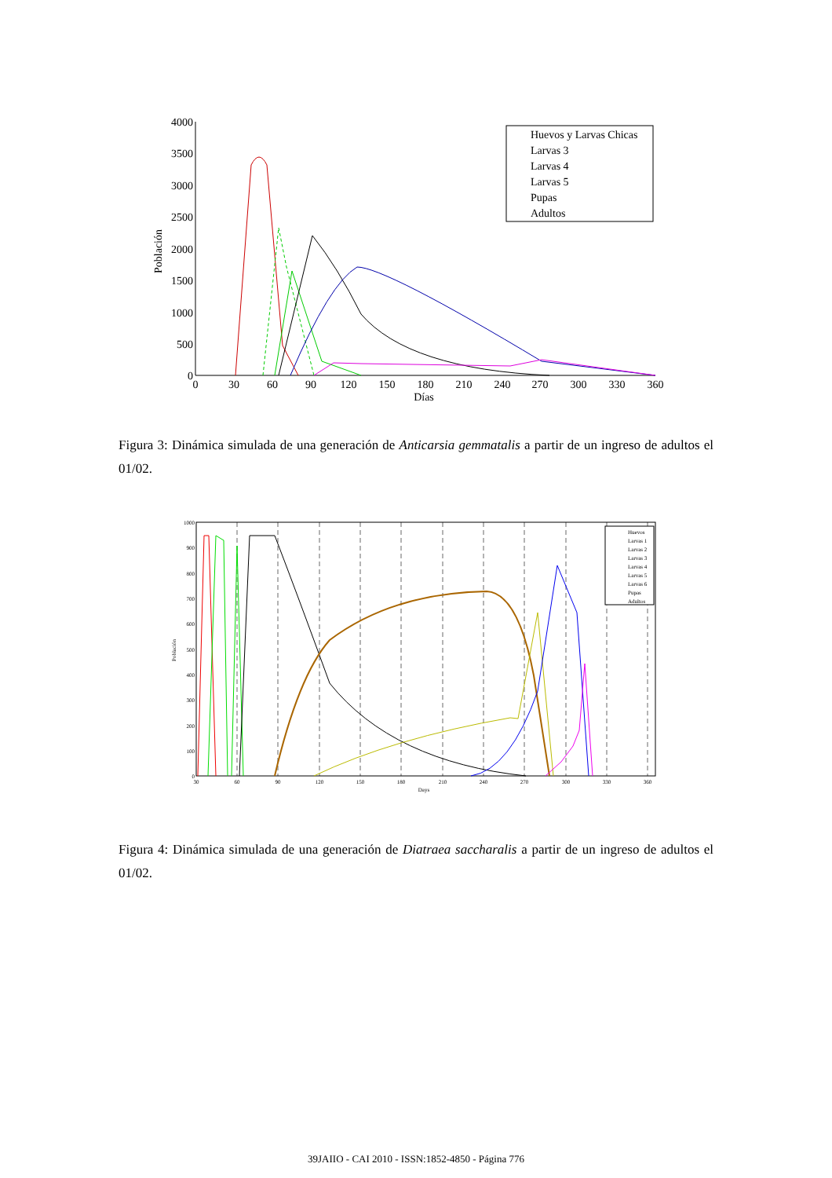4000
3500
3000
2500
2000
1500
1000
500
0
0
30
60
90
120
150
180
210
240
270
300
330
360
Días
Población
Huevos y Larvas Chicas
Larvas 3
Larvas 4
Larvas 5
Pupas
Adultos
Figura 3: Dinámica simulada de una generación de Anticarsia gemmatalis a partir de un ingreso de adultos el 01/02.
1000
900
800
700
600
500
400
300
200
100
0
30
60
90
120
150
180
210
240
270
300
330
360
Days
Población
Huevos
Larvas 1
Larvas 2
Larvas 3
Larvas 4
Larvas 5
Larvas 6
Pupas
Adultos
Figura 4: Dinámica simulada de una generación de Diatraea saccharalis a partir de un ingreso de adultos el 01/02.
39JAIIO - CAI 2010 - ISSN:1852-4850 - Página 776